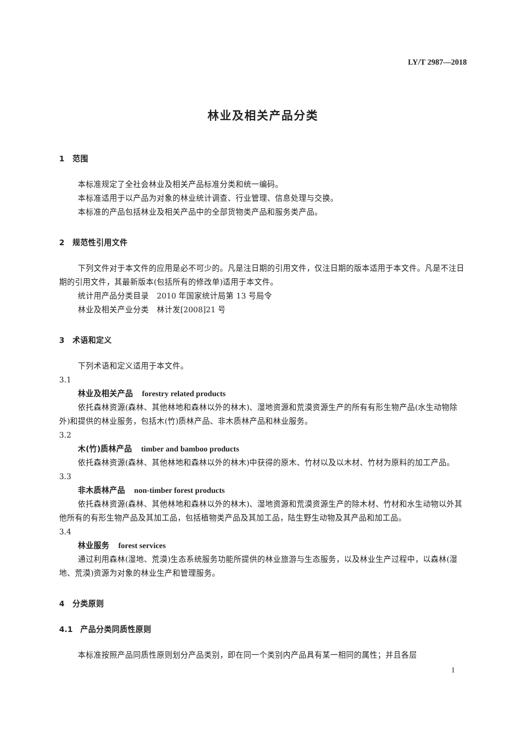LY/T 2987—2018
林业及相关产品分类
1　范围
本标准规定了全社会林业及相关产品标准分类和统一编码。
本标准适用于以产品为对象的林业统计调查、行业管理、信息处理与交换。
本标准的产品包括林业及相关产品中的全部货物类产品和服务类产品。
2　规范性引用文件
下列文件对于本文件的应用是必不可少的。凡是注日期的引用文件，仅注日期的版本适用于本文件。凡是不注日期的引用文件，其最新版本(包括所有的修改单)适用于本文件。
统计用产品分类目录　2010 年国家统计局第 13 号局令
林业及相关产业分类　林计发[2008]21 号
3　术语和定义
下列术语和定义适用于本文件。
3.1
林业及相关产品 forestry related products
依托森林资源(森林、其他林地和森林以外的林木)、湿地资源和荒漠资源生产的所有有形生物产品(水生动物除外)和提供的林业服务，包括木(竹)质林产品、非木质林产品和林业服务。
3.2
木(竹)质林产品 timber and bamboo products
依托森林资源(森林、其他林地和森林以外的林木)中获得的原木、竹材以及以木材、竹材为原料的加工产品。
3.3
非木质林产品 non-timber forest products
依托森林资源(森林、其他林地和森林以外的林木)、湿地资源和荒漠资源生产的除木材、竹材和水生动物以外其他所有的有形生物产品及其加工品，包括植物类产品及其加工品，陆生野生动物及其产品和加工品。
3.4
林业服务 forest services
通过利用森林(湿地、荒漠)生态系统服务功能所提供的林业旅游与生态服务，以及林业生产过程中，以森林(湿地、荒漠)资源为对象的林业生产和管理服务。
4　分类原则
4.1　产品分类同质性原则
本标准按照产品同质性原则划分产品类别，即在同一个类别内产品具有某一相同的属性；并且各层
1